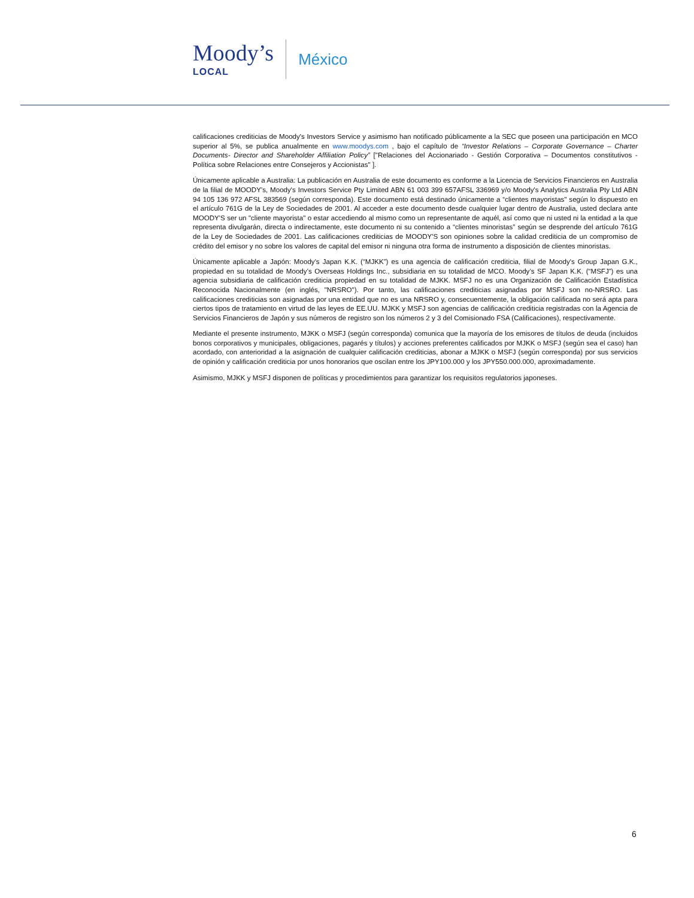Moody’s
LOCAL
México
calificaciones crediticias de Moody's Investors Service y asimismo han notificado públicamente a la SEC que poseen una participación en MCO superior al 5%, se publica anualmente en www.moodys.com , bajo el capítulo de “Investor Relations – Corporate Governance – Charter Documents- Director and Shareholder Affiliation Policy” ["Relaciones del Accionariado - Gestión Corporativa – Documentos constitutivos - Política sobre Relaciones entre Consejeros y Accionistas" ].
Únicamente aplicable a Australia: La publicación en Australia de este documento es conforme a la Licencia de Servicios Financieros en Australia de la filial de MOODY's, Moody's Investors Service Pty Limited ABN 61 003 399 657AFSL 336969 y/o Moody's Analytics Australia Pty Ltd ABN 94 105 136 972 AFSL 383569 (según corresponda). Este documento está destinado únicamente a “clientes mayoristas" según lo dispuesto en el artículo 761G de la Ley de Sociedades de 2001. Al acceder a este documento desde cualquier lugar dentro de Australia, usted declara ante MOODY'S ser un "cliente mayorista" o estar accediendo al mismo como un representante de aquél, así como que ni usted ni la entidad a la que representa divulgarán, directa o indirectamente, este documento ni su contenido a “clientes minoristas" según se desprende del artículo 761G de la Ley de Sociedades de 2001. Las calificaciones crediticias de MOODY'S son opiniones sobre la calidad crediticia de un compromiso de crédito del emisor y no sobre los valores de capital del emisor ni ninguna otra forma de instrumento a disposición de clientes minoristas.
Únicamente aplicable a Japón: Moody's Japan K.K. (“MJKK”) es una agencia de calificación crediticia, filial de Moody's Group Japan G.K., propiedad en su totalidad de Moody’s Overseas Holdings Inc., subsidiaria en su totalidad de MCO. Moody’s SF Japan K.K. (“MSFJ”) es una agencia subsidiaria de calificación crediticia propiedad en su totalidad de MJKK. MSFJ no es una Organización de Calificación Estadística Reconocida Nacionalmente (en inglés, "NRSRO"). Por tanto, las calificaciones crediticias asignadas por MSFJ son no-NRSRO. Las calificaciones crediticias son asignadas por una entidad que no es una NRSRO y, consecuentemente, la obligación calificada no será apta para ciertos tipos de tratamiento en virtud de las leyes de EE.UU. MJKK y MSFJ son agencias de calificación crediticia registradas con la Agencia de Servicios Financieros de Japón y sus números de registro son los números 2 y 3 del Comisionado FSA (Calificaciones), respectivamente.
Mediante el presente instrumento, MJKK o MSFJ (según corresponda) comunica que la mayoría de los emisores de títulos de deuda (incluidos bonos corporativos y municipales, obligaciones, pagarés y títulos) y acciones preferentes calificados por MJKK o MSFJ (según sea el caso) han acordado, con anterioridad a la asignación de cualquier calificación crediticias, abonar a MJKK o MSFJ (según corresponda) por sus servicios de opinión y calificación crediticia por unos honorarios que oscilan entre los JPY100.000 y los JPY550.000.000, aproximadamente.
Asimismo, MJKK y MSFJ disponen de políticas y procedimientos para garantizar los requisitos regulatorios japoneses.
6